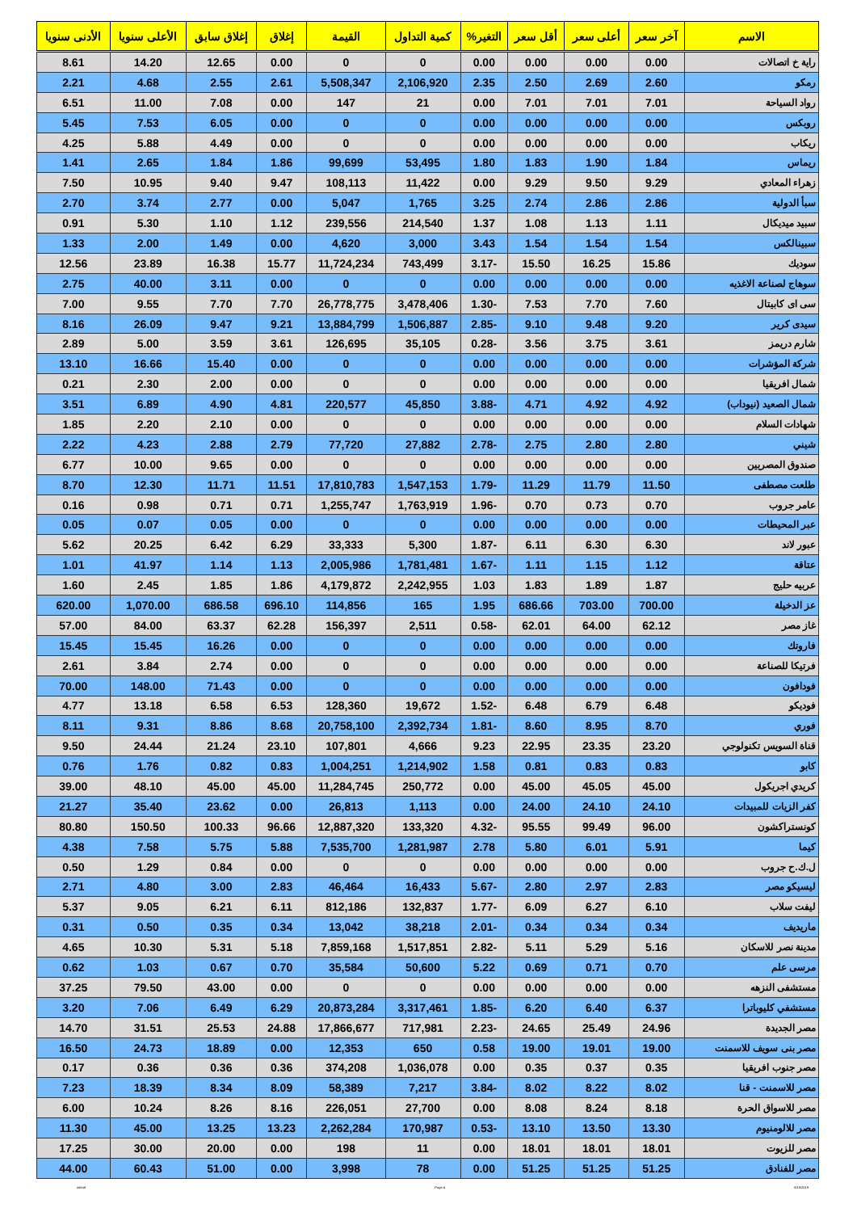| الاسم | آخر سعر | أعلى سعر | أقل سعر | التغير% | كمية التداول | القيمة | إغلاق | إغلاق سابق | الأعلى سنويا | الأدنى سنويا |
| --- | --- | --- | --- | --- | --- | --- | --- | --- | --- | --- |
| راية خ اتصالات | 0.00 | 0.00 | 0.00 | 0.00 | 0 | 0 | 0.00 | 12.65 | 14.20 | 8.61 |
| رمكو | 2.60 | 2.69 | 2.50 | 2.35 | 2,106,920 | 5,508,347 | 2.61 | 2.55 | 4.68 | 2.21 |
| رواد السياحة | 7.01 | 7.01 | 7.01 | 0.00 | 21 | 147 | 0.00 | 7.08 | 11.00 | 6.51 |
| روبكس | 0.00 | 0.00 | 0.00 | 0.00 | 0 | 0 | 0.00 | 6.05 | 7.53 | 5.45 |
| ريكاب | 0.00 | 0.00 | 0.00 | 0.00 | 0 | 0 | 0.00 | 4.49 | 5.88 | 4.25 |
| ريماس | 1.84 | 1.90 | 1.83 | 1.80 | 53,495 | 99,699 | 1.86 | 1.84 | 2.65 | 1.41 |
| زهراء المعادي | 9.29 | 9.50 | 9.29 | 0.00 | 11,422 | 108,113 | 9.47 | 9.40 | 10.95 | 7.50 |
| سبأ الدولية | 2.86 | 2.86 | 2.74 | 3.25 | 1,765 | 5,047 | 0.00 | 2.77 | 3.74 | 2.70 |
| سبيد ميديكال | 1.11 | 1.13 | 1.08 | 1.37 | 214,540 | 239,556 | 1.12 | 1.10 | 5.30 | 0.91 |
| سبينالكس | 1.54 | 1.54 | 1.54 | 3.43 | 3,000 | 4,620 | 0.00 | 1.49 | 2.00 | 1.33 |
| سوديك | 15.86 | 16.25 | 15.50 | -3.17 | 743,499 | 11,724,234 | 15.77 | 16.38 | 23.89 | 12.56 |
| سوهاج لصناعة الاغذيه | 0.00 | 0.00 | 0.00 | 0.00 | 0 | 0 | 0.00 | 3.11 | 40.00 | 2.75 |
| سى اى كابيتال | 7.60 | 7.70 | 7.53 | -1.30 | 3,478,406 | 26,778,775 | 7.70 | 7.70 | 9.55 | 7.00 |
| سيدى كرير | 9.20 | 9.48 | 9.10 | -2.85 | 1,506,887 | 13,884,799 | 9.21 | 9.47 | 26.09 | 8.16 |
| شارم دريمز | 3.61 | 3.75 | 3.56 | -0.28 | 35,105 | 126,695 | 3.61 | 3.59 | 5.00 | 2.89 |
| شركة المؤشرات | 0.00 | 0.00 | 0.00 | 0.00 | 0 | 0 | 0.00 | 15.40 | 16.66 | 13.10 |
| شمال افريقيا | 0.00 | 0.00 | 0.00 | 0.00 | 0 | 0 | 0.00 | 2.00 | 2.30 | 0.21 |
| شمال الصعيد (نيوداب) | 4.92 | 4.92 | 4.71 | -3.88 | 45,850 | 220,577 | 4.81 | 4.90 | 6.89 | 3.51 |
| شهادات السلام | 0.00 | 0.00 | 0.00 | 0.00 | 0 | 0 | 0.00 | 2.10 | 2.20 | 1.85 |
| شيني | 2.80 | 2.80 | 2.75 | -2.78 | 27,882 | 77,720 | 2.79 | 2.88 | 4.23 | 2.22 |
| صندوق المصريين | 0.00 | 0.00 | 0.00 | 0.00 | 0 | 0 | 0.00 | 9.65 | 10.00 | 6.77 |
| طلعت مصطفى | 11.50 | 11.79 | 11.29 | -1.79 | 1,547,153 | 17,810,783 | 11.51 | 11.71 | 12.30 | 8.70 |
| عامر جروب | 0.70 | 0.73 | 0.70 | -1.96 | 1,763,919 | 1,255,747 | 0.71 | 0.71 | 0.98 | 0.16 |
| عبر المحيطات | 0.00 | 0.00 | 0.00 | 0.00 | 0 | 0 | 0.00 | 0.05 | 0.07 | 0.05 |
| عبور لاند | 6.30 | 6.30 | 6.11 | -1.87 | 5,300 | 33,333 | 6.29 | 6.42 | 20.25 | 5.62 |
| عتاقة | 1.12 | 1.15 | 1.11 | -1.67 | 1,781,481 | 2,005,986 | 1.13 | 1.14 | 41.97 | 1.01 |
| عربيه حليج | 1.87 | 1.89 | 1.83 | 1.03 | 2,242,955 | 4,179,872 | 1.86 | 1.85 | 2.45 | 1.60 |
| عز الدخيلة | 700.00 | 703.00 | 686.66 | 1.95 | 165 | 114,856 | 696.10 | 686.58 | 1,070.00 | 620.00 |
| غاز مصر | 62.12 | 64.00 | 62.01 | -0.58 | 2,511 | 156,397 | 62.28 | 63.37 | 84.00 | 57.00 |
| فاروتك | 0.00 | 0.00 | 0.00 | 0.00 | 0 | 0 | 0.00 | 16.26 | 15.45 | 15.45 |
| فرتيكا للصناعة | 0.00 | 0.00 | 0.00 | 0.00 | 0 | 0 | 0.00 | 2.74 | 3.84 | 2.61 |
| فودافون | 0.00 | 0.00 | 0.00 | 0.00 | 0 | 0 | 0.00 | 71.43 | 148.00 | 70.00 |
| فوديكو | 6.48 | 6.79 | 6.48 | -1.52 | 19,672 | 128,360 | 6.53 | 6.58 | 13.18 | 4.77 |
| فوري | 8.70 | 8.95 | 8.60 | -1.81 | 2,392,734 | 20,758,100 | 8.68 | 8.86 | 9.31 | 8.11 |
| قناة السويس تكنولوجي | 23.20 | 23.35 | 22.95 | 9.23 | 4,666 | 107,801 | 23.10 | 21.24 | 24.44 | 9.50 |
| كابو | 0.83 | 0.83 | 0.81 | 1.58 | 1,214,902 | 1,004,251 | 0.83 | 0.82 | 1.76 | 0.76 |
| كريدي اجريكول | 45.00 | 45.05 | 45.00 | 0.00 | 250,772 | 11,284,745 | 45.00 | 45.00 | 48.10 | 39.00 |
| كفر الزيات للمبيدات | 24.10 | 24.10 | 24.00 | 0.00 | 1,113 | 26,813 | 0.00 | 23.62 | 35.40 | 21.27 |
| كونستراكشون | 96.00 | 99.49 | 95.55 | -4.32 | 133,320 | 12,887,320 | 96.66 | 100.33 | 150.50 | 80.80 |
| كيما | 5.91 | 6.01 | 5.80 | 2.78 | 1,281,987 | 7,535,700 | 5.88 | 5.75 | 7.58 | 4.38 |
| ل.ك.ح جروب | 0.00 | 0.00 | 0.00 | 0.00 | 0 | 0 | 0.00 | 0.84 | 1.29 | 0.50 |
| ليسيكو مصر | 2.83 | 2.97 | 2.80 | -5.67 | 16,433 | 46,464 | 2.83 | 3.00 | 4.80 | 2.71 |
| ليفت سلاب | 6.10 | 6.27 | 6.09 | -1.77 | 132,837 | 812,186 | 6.11 | 6.21 | 9.05 | 5.37 |
| ماريديف | 0.34 | 0.34 | 0.34 | -2.01 | 38,218 | 13,042 | 0.34 | 0.35 | 0.50 | 0.31 |
| مدينة نصر للاسكان | 5.16 | 5.29 | 5.11 | -2.82 | 1,517,851 | 7,859,168 | 5.18 | 5.31 | 10.30 | 4.65 |
| مرسى علم | 0.70 | 0.71 | 0.69 | 5.22 | 50,600 | 35,584 | 0.70 | 0.67 | 1.03 | 0.62 |
| مستشفى النزهه | 0.00 | 0.00 | 0.00 | 0.00 | 0 | 0 | 0.00 | 43.00 | 79.50 | 37.25 |
| مستشفي كليوباترا | 6.37 | 6.40 | 6.20 | -1.85 | 3,317,461 | 20,873,284 | 6.29 | 6.49 | 7.06 | 3.20 |
| مصر الجديدة | 24.96 | 25.49 | 24.65 | -2.23 | 717,981 | 17,866,677 | 24.88 | 25.53 | 31.51 | 14.70 |
| مصر بنى سويف للاسمنت | 19.00 | 19.01 | 19.00 | 0.58 | 650 | 12,353 | 0.00 | 18.89 | 24.73 | 16.50 |
| مصر جنوب افريقيا | 0.35 | 0.37 | 0.35 | 0.00 | 1,036,078 | 374,208 | 0.36 | 0.36 | 0.36 | 0.17 |
| مصر للاسمنت - قنا | 8.02 | 8.22 | 8.02 | -3.84 | 7,217 | 58,389 | 8.09 | 8.34 | 18.39 | 7.23 |
| مصر للاسواق الحرة | 8.18 | 8.24 | 8.08 | 0.00 | 27,700 | 226,051 | 8.16 | 8.26 | 10.24 | 6.00 |
| مصر للالومنيوم | 13.30 | 13.50 | 13.10 | -0.53 | 170,987 | 2,262,284 | 13.23 | 13.25 | 45.00 | 11.30 |
| مصر للزيوت | 18.01 | 18.01 | 18.01 | 0.00 | 11 | 198 | 0.00 | 20.00 | 30.00 | 17.25 |
| مصر للفنادق | 51.25 | 51.25 | 51.25 | 0.00 | 78 | 3,998 | 0.00 | 51.00 | 60.43 | 44.00 |
ashraf Page 4 8/15/2019